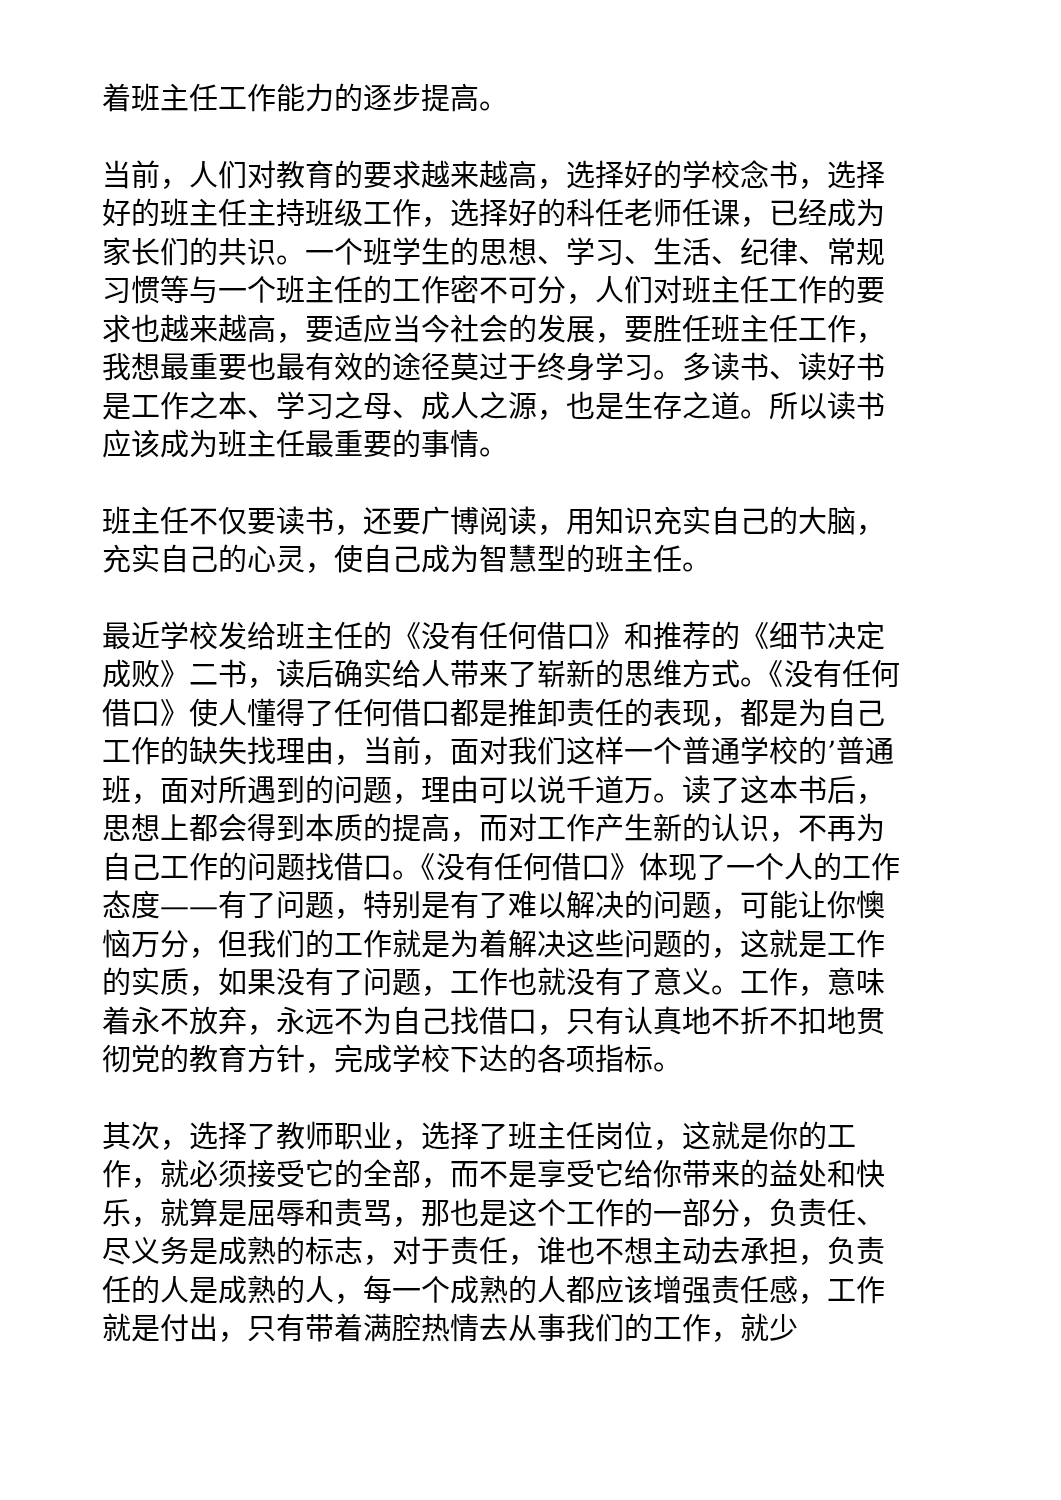着班主任工作能力的逐步提高。
当前，人们对教育的要求越来越高，选择好的学校念书，选择好的班主任主持班级工作，选择好的科任老师任课，已经成为家长们的共识。一个班学生的思想、学习、生活、纪律、常规习惯等与一个班主任的工作密不可分，人们对班主任工作的要求也越来越高，要适应当今社会的发展，要胜任班主任工作，我想最重要也最有效的途径莫过于终身学习。多读书、读好书是工作之本、学习之母、成人之源，也是生存之道。所以读书应该成为班主任最重要的事情。
班主任不仅要读书，还要广博阅读，用知识充实自己的大脑，充实自己的心灵，使自己成为智慧型的班主任。
最近学校发给班主任的《没有任何借口》和推荐的《细节决定成败》二书，读后确实给人带来了崭新的思维方式。《没有任何借口》使人懂得了任何借口都是推卸责任的表现，都是为自己工作的缺失找理由，当前，面对我们这样一个普通学校的’普通班，面对所遇到的问题，理由可以说千道万。读了这本书后，思想上都会得到本质的提高，而对工作产生新的认识，不再为自己工作的问题找借口。《没有任何借口》体现了一个人的工作态度——有了问题，特别是有了难以解决的问题，可能让你懊恼万分，但我们的工作就是为着解决这些问题的，这就是工作的实质，如果没有了问题，工作也就没有了意义。工作，意味着永不放弃，永远不为自己找借口，只有认真地不折不扣地贯彻党的教育方针，完成学校下达的各项指标。
其次，选择了教师职业，选择了班主任岗位，这就是你的工作，就必须接受它的全部，而不是享受它给你带来的益处和快乐，就算是屈辱和责骂，那也是这个工作的一部分，负责任、尽义务是成熟的标志，对于责任，谁也不想主动去承担，负责任的人是成熟的人，每一个成熟的人都应该增强责任感，工作就是付出，只有带着满腔热情去从事我们的工作，就少